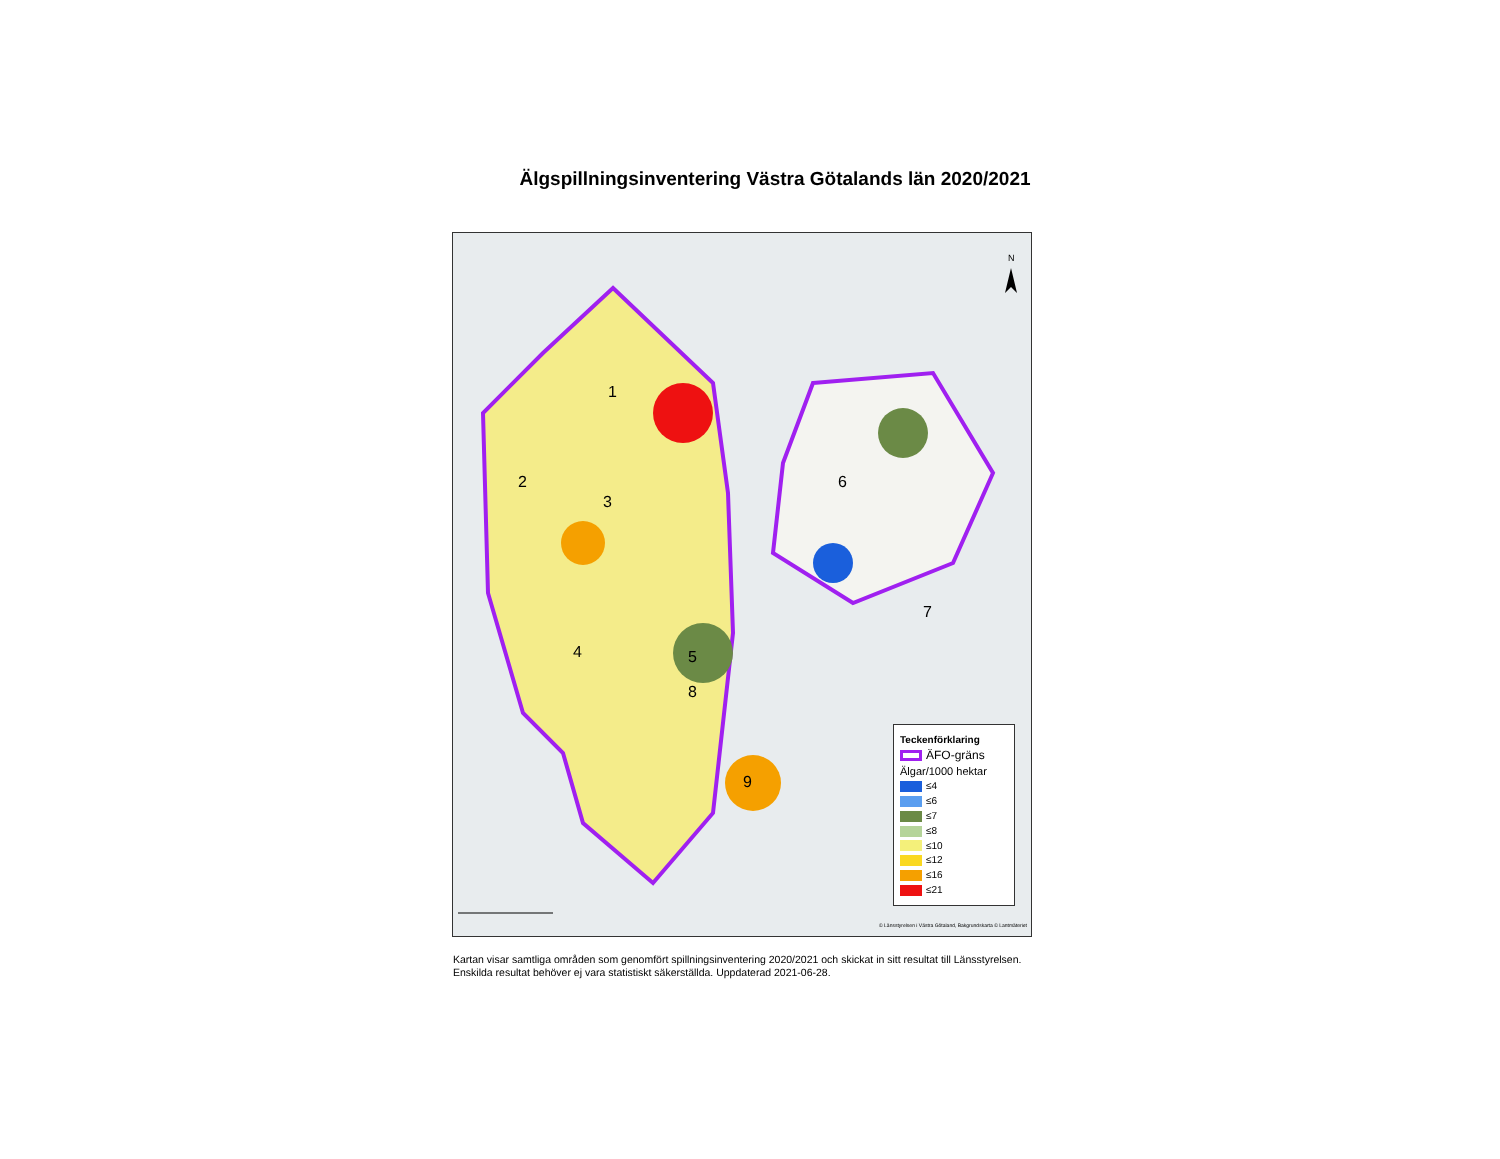Älgspillningsinventering Västra Götalands län 2020/2021
N
1
2
3
4 5
6
7
8
9
Teckenförklaring
ÄFO-gräns
Älgar/1000 hektar
≤4
≤6
≤7
≤8
≤10
≤12
≤16
≤21
© Länsstyrelsen i Västra Götaland, Bakgrundskarta © Lantmäteriet
Kartan visar samtliga områden som genomfört spillningsinventering 2020/2021 och skickat in sitt resultat till Länsstyrelsen. Enskilda resultat behöver ej vara statistiskt säkerställda. Uppdaterad 2021-06-28.